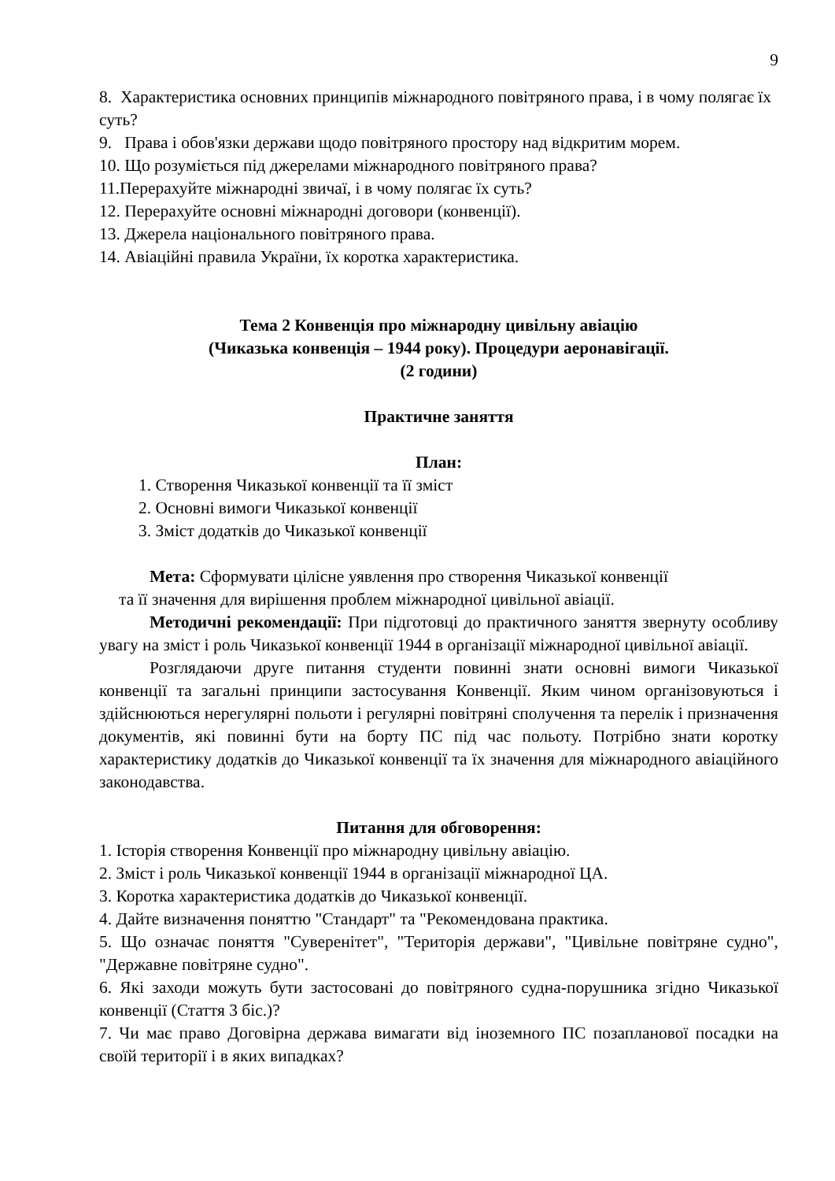9
8. Характеристика основних принципів міжнародного повітряного права, і в чому полягає їх суть?
9. Права і обов'язки держави щодо повітряного простору над відкритим морем.
10. Що розуміється під джерелами міжнародного повітряного права?
11.Перерахуйте міжнародні звичаї, і в чому полягає їх суть?
12. Перерахуйте основні міжнародні договори (конвенції).
13. Джерела національного повітряного права.
14. Авіаційні правила України, їх коротка характеристика.
Тема 2 Конвенція про міжнародну цивільну авіацію
(Чиказька конвенція – 1944 року). Процедури аеронавігації.
(2 години)
Практичне заняття
План:
1. Створення Чиказької конвенції та її зміст
2. Основні вимоги Чиказької конвенції
3. Зміст додатків до Чиказької конвенції
Мета: Сформувати цілісне уявлення про створення Чиказької конвенції
та її значення для вирішення проблем міжнародної цивільної авіації.
Методичні рекомендації: При підготовці до практичного заняття звернуту особливу увагу на зміст і роль Чиказької конвенції 1944 в організації міжнародної цивільної авіації.
Розглядаючи друге питання студенти повинні знати основні вимоги Чиказької конвенції та загальні принципи застосування Конвенції. Яким чином організовуються і здійснюються нерегулярні польоти і регулярні повітряні сполучення та перелік і призначення документів, які повинні бути на борту ПС під час польоту. Потрібно знати коротку характеристику додатків до Чиказької конвенції та їх значення для міжнародного авіаційного законодавства.
Питання для обговорення:
1. Історія створення Конвенції про міжнародну цивільну авіацію.
2. Зміст і роль Чиказької конвенції 1944 в організації міжнародної ЦА.
3. Коротка характеристика додатків до Чиказької конвенції.
4. Дайте визначення поняттю "Стандарт" та "Рекомендована практика.
5. Що означає поняття "Суверенітет", "Територія держави", "Цивільне повітряне судно", "Державне повітряне судно".
6. Які заходи можуть бути застосовані до повітряного судна-порушника згідно Чиказької конвенції (Стаття 3 біс.)?
7. Чи має право Договірна держава вимагати від іноземного ПС позапланової посадки на своїй території і в яких випадках?